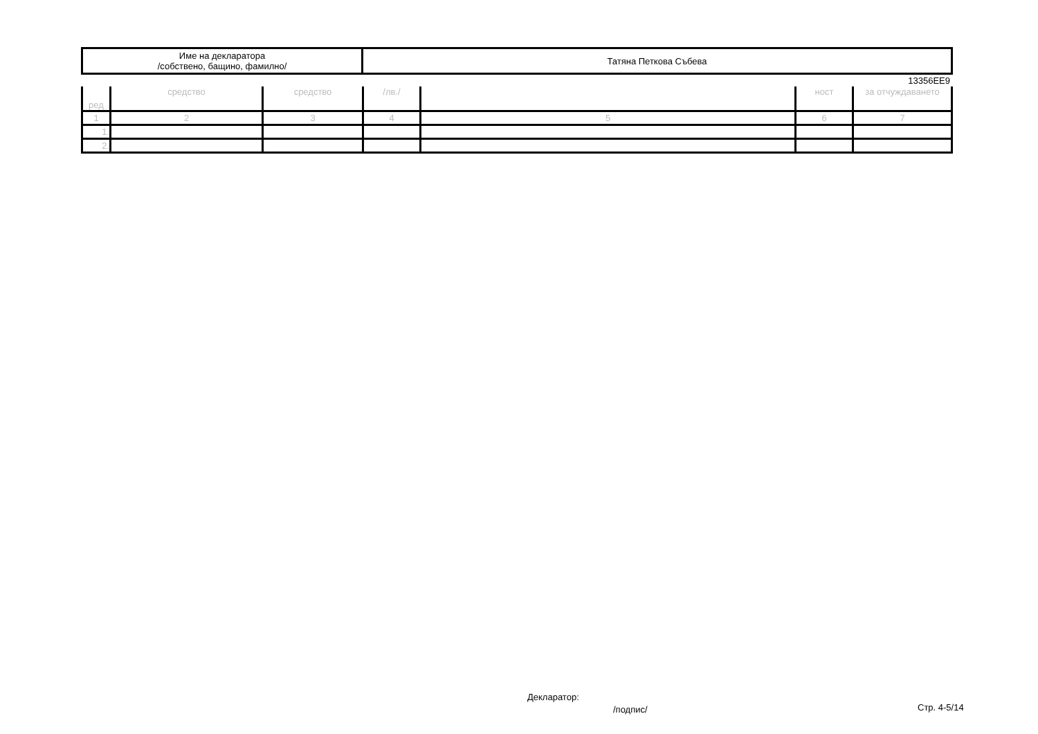| Име на декларатора /собствено, бащино, фамилно/ | Татяна Петкова Събева |
13356EE9
| ред | средство | средство | /лв./ | | ност | за отчуждаването |
| --- | --- | --- | --- | --- | --- | --- |
| 1 | 2 | 3 | 4 | 5 | 6 | 7 |
| 1. | | | | | | |
| 2. | | | | | | |
Декларатор:
/подпис/ Стр. 4-5/14